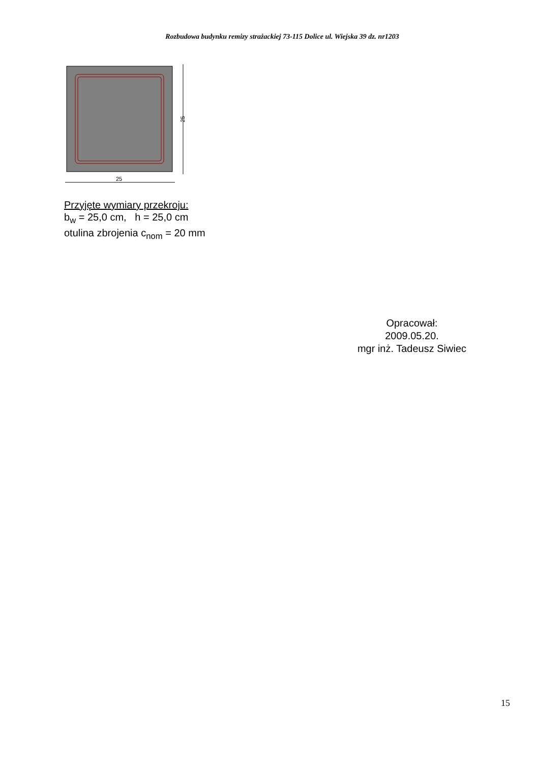Rozbudowa budynku remizy strażackiej 73-115 Dolice ul. Wiejska 39 dz. nr1203
25
25
Przyjęte wymiary przekroju:
b<sub>w</sub> = 25,0 cm, h = 25,0 cm
otulina zbrojenia c<sub>nom</sub> = 20 mm
Opracował:
2009.05.20.
mgr inż. Tadeusz Siwiec
15